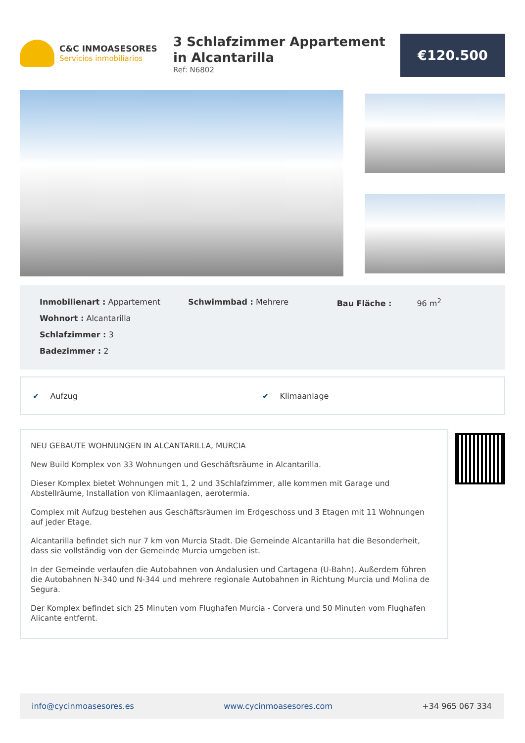C&C INMOASESORES
Servicios inmobiliarios
3 Schlafzimmer Appartement in Alcantarilla
Ref: N6802
€120.500
Inmobilienart : Appartement
Wohnort : Alcantarilla
Schlafzimmer : 3
Badezimmer : 2
Schwimmbad : Mehrere Bau Fläche : 96 m<sup>2</sup>
✔ Aufzug ✔ Klimaanlage
NEU GEBAUTE WOHNUNGEN IN ALCANTARILLA, MURCIA
New Build Komplex von 33 Wohnungen und Geschäftsräume in Alcantarilla.
Dieser Komplex bietet Wohnungen mit 1, 2 und 3Schlafzimmer, alle kommen mit Garage und Abstellräume, Installation von Klimaanlagen, aerotermia.
Complex mit Aufzug bestehen aus Geschäftsräumen im Erdgeschoss und 3 Etagen mit 11 Wohnungen auf jeder Etage.
Alcantarilla befindet sich nur 7 km von Murcia Stadt. Die Gemeinde Alcantarilla hat die Besonderheit, dass sie vollständig von der Gemeinde Murcia umgeben ist.
In der Gemeinde verlaufen die Autobahnen von Andalusien und Cartagena (U-Bahn). Außerdem führen die Autobahnen N-340 und N-344 und mehrere regionale Autobahnen in Richtung Murcia und Molina de Segura.
Der Komplex befindet sich 25 Minuten vom Flughafen Murcia - Corvera und 50 Minuten vom Flughafen Alicante entfernt.
info@cycinmoasesores.es www.cycinmoasesores.com +34 965 067 334